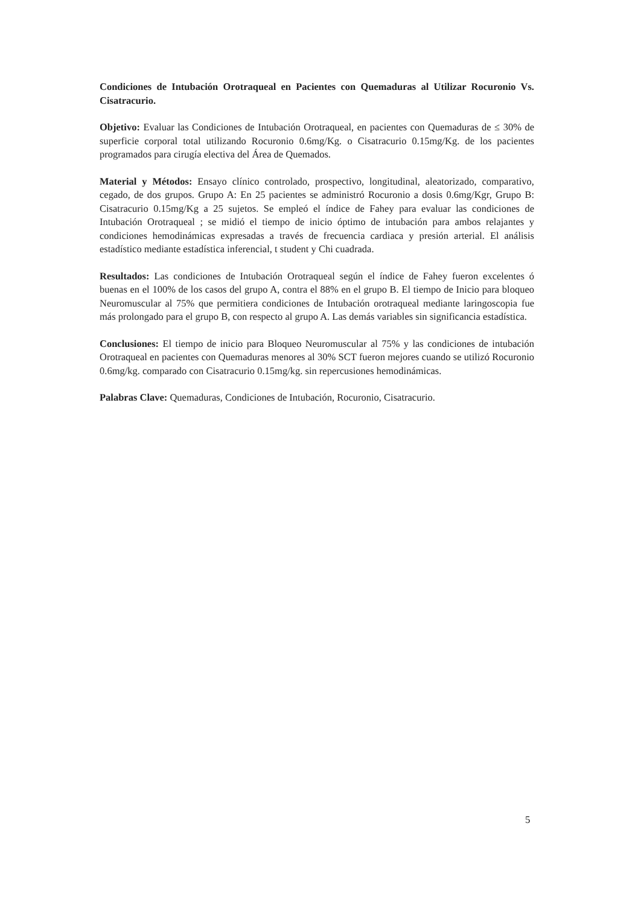Condiciones de Intubación Orotraqueal en Pacientes con Quemaduras al Utilizar Rocuronio Vs. Cisatracurio.
Objetivo: Evaluar las Condiciones de Intubación Orotraqueal, en pacientes con Quemaduras de ≤ 30% de superficie corporal total utilizando Rocuronio 0.6mg/Kg. o Cisatracurio 0.15mg/Kg. de los pacientes programados para cirugía electiva del Área de Quemados.
Material y Métodos: Ensayo clínico controlado, prospectivo, longitudinal, aleatorizado, comparativo, cegado, de dos grupos. Grupo A: En 25 pacientes se administró Rocuronio a dosis 0.6mg/Kgr, Grupo B: Cisatracurio 0.15mg/Kg a 25 sujetos. Se empleó el índice de Fahey para evaluar las condiciones de Intubación Orotraqueal ; se midió el tiempo de inicio óptimo de intubación para ambos relajantes y condiciones hemodinámicas expresadas a través de frecuencia cardiaca y presión arterial. El análisis estadístico mediante estadística inferencial, t student y Chi cuadrada.
Resultados: Las condiciones de Intubación Orotraqueal según el índice de Fahey fueron excelentes ó buenas en el 100% de los casos del grupo A, contra el 88% en el grupo B. El tiempo de Inicio para bloqueo Neuromuscular al 75% que permitiera condiciones de Intubación orotraqueal mediante laringoscopia fue más prolongado para el grupo B, con respecto al grupo A. Las demás variables sin significancia estadística.
Conclusiones: El tiempo de inicio para Bloqueo Neuromuscular al 75% y las condiciones de intubación Orotraqueal en pacientes con Quemaduras menores al 30% SCT fueron mejores cuando se utilizó Rocuronio 0.6mg/kg. comparado con Cisatracurio 0.15mg/kg. sin repercusiones hemodinámicas.
Palabras Clave: Quemaduras, Condiciones de Intubación, Rocuronio, Cisatracurio.
5